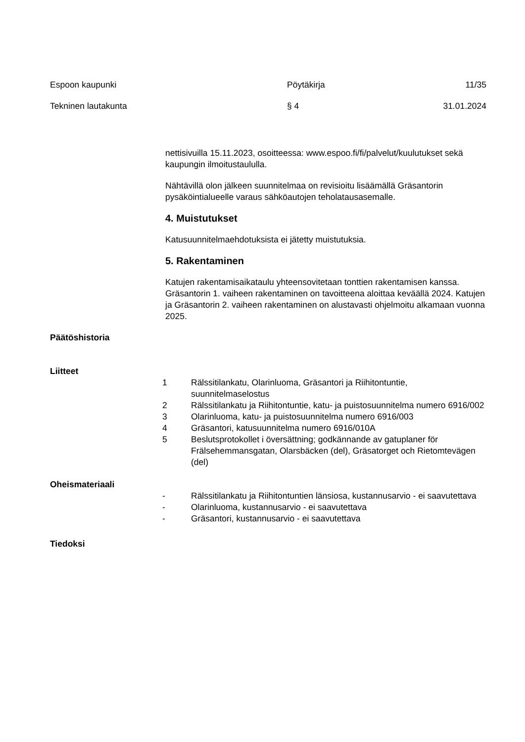Espoon kaupunki
Pöytäkirja
11/35
Tekninen lautakunta
§ 4
31.01.2024
nettisivuilla 15.11.2023, osoitteessa: www.espoo.fi/fi/palvelut/kuulutukset sekä kaupungin ilmoitustaululla.
Nähtävillä olon jälkeen suunnitelmaa on revisioitu lisäämällä Gräsantorin pysäköintialueelle varaus sähköautojen teholatausasemalle.
4. Muistutukset
Katusuunnitelmaehdotuksista ei jätetty muistutuksia.
5. Rakentaminen
Katujen rakentamisaikataulu yhteensovitetaan tonttien rakentamisen kanssa. Gräsantorin 1. vaiheen rakentaminen on tavoitteena aloittaa keväällä 2024. Katujen ja Gräsantorin 2. vaiheen rakentaminen on alustavasti ohjelmoitu alkamaan vuonna 2025.
Päätöshistoria
Liitteet
1
Rälssitilankatu, Olarinluoma, Gräsantori ja Riihitontuntie, suunnitelmaselostus
2
Rälssitilankatu ja Riihitontuntie, katu- ja puistosuunnitelma numero 6916/002
3
Olarinluoma, katu- ja puistosuunnitelma numero 6916/003
4
Gräsantori, katusuunnitelma numero 6916/010A
5
Beslutsprotokollet i översättning; godkännande av gatuplaner för Frälsehemmansgatan, Olarsbäcken (del), Gräsatorget och Rietomtevägen (del)
Oheismateriaali
-
Rälssitilankatu ja Riihitontuntien länsiosa, kustannusarvio - ei saavutettava
-
Olarinluoma, kustannusarvio - ei saavutettava
-
Gräsantori, kustannusarvio - ei saavutettava
Tiedoksi